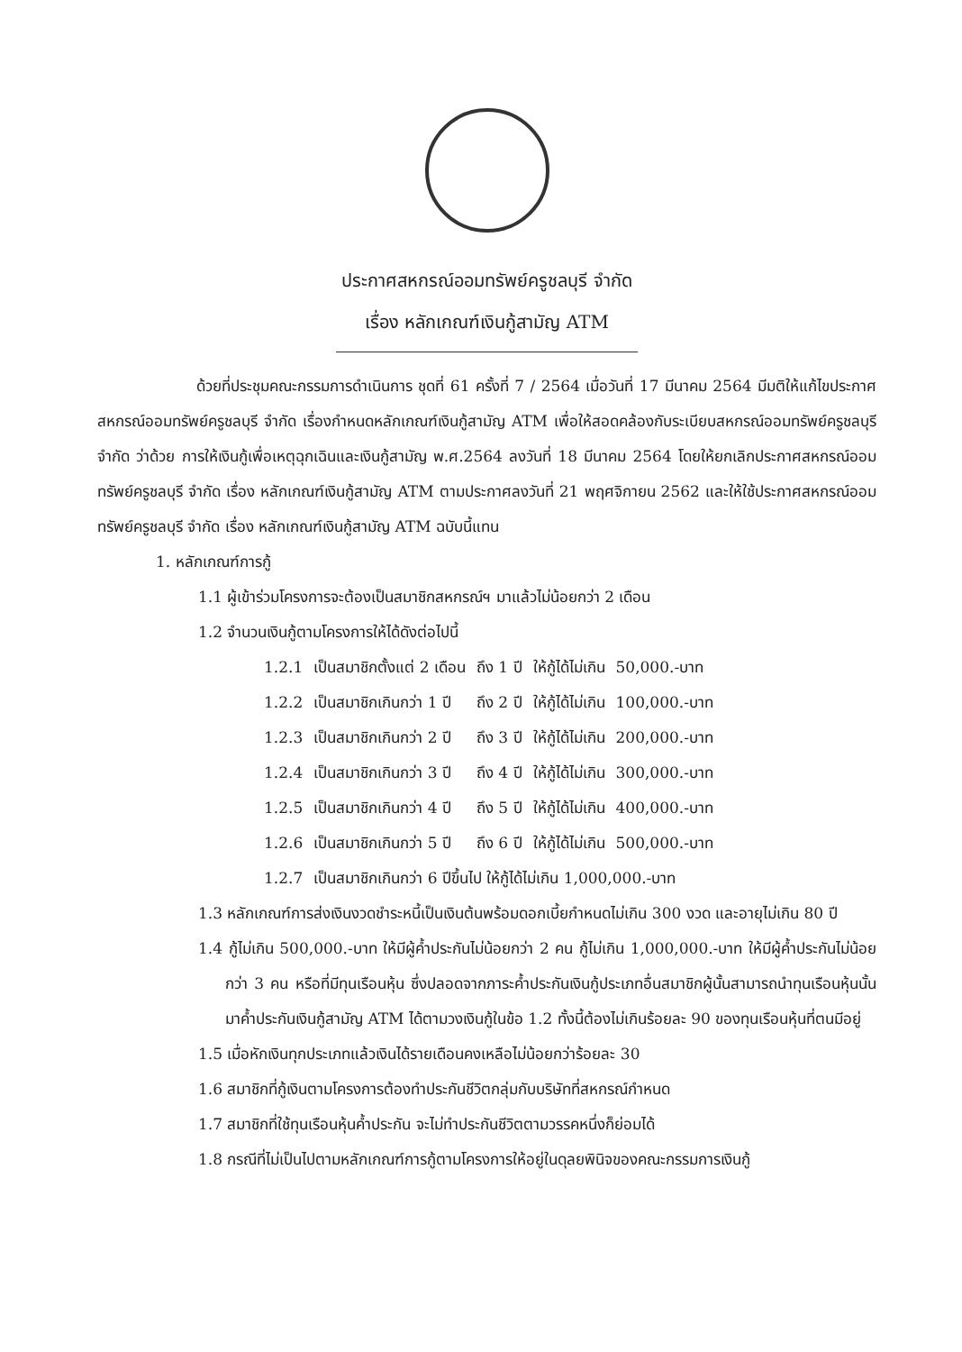ประกาศสหกรณ์ออมทรัพย์ครูชลบุรี จำกัด
เรื่อง หลักเกณฑ์เงินกู้สามัญ ATM
ด้วยที่ประชุมคณะกรรมการดำเนินการ ชุดที่ 61 ครั้งที่ 7 / 2564 เมื่อวันที่ 17 มีนาคม 2564 มีมติให้แก้ไขประกาศสหกรณ์ออมทรัพย์ครูชลบุรี จำกัด เรื่องกำหนดหลักเกณฑ์เงินกู้สามัญ ATM เพื่อให้สอดคล้องกับระเบียบสหกรณ์ออมทรัพย์ครูชลบุรี จำกัด ว่าด้วย การให้เงินกู้เพื่อเหตุฉุกเฉินและเงินกู้สามัญ พ.ศ.2564 ลงวันที่ 18 มีนาคม 2564 โดยให้ยกเลิกประกาศสหกรณ์ออมทรัพย์ครูชลบุรี จำกัด เรื่อง หลักเกณฑ์เงินกู้สามัญ ATM ตามประกาศลงวันที่ 21 พฤศจิกายน 2562 และให้ใช้ประกาศสหกรณ์ออมทรัพย์ครูชลบุรี จำกัด เรื่อง หลักเกณฑ์เงินกู้สามัญ ATM ฉบับนี้แทน
1. หลักเกณฑ์การกู้
1.1 ผู้เข้าร่วมโครงการจะต้องเป็นสมาชิกสหกรณ์ฯ มาแล้วไม่น้อยกว่า 2 เดือน
1.2 จำนวนเงินกู้ตามโครงการให้ได้ดังต่อไปนี้
| 1.2.1 | เป็นสมาชิกตั้งแต่ 2 เดือน | ถึง 1 ปี | ให้กู้ได้ไม่เกิน | 50,000.-บาท |
| 1.2.2 | เป็นสมาชิกเกินกว่า 1 ปี | ถึง 2 ปี | ให้กู้ได้ไม่เกิน | 100,000.-บาท |
| 1.2.3 | เป็นสมาชิกเกินกว่า 2 ปี | ถึง 3 ปี | ให้กู้ได้ไม่เกิน | 200,000.-บาท |
| 1.2.4 | เป็นสมาชิกเกินกว่า 3 ปี | ถึง 4 ปี | ให้กู้ได้ไม่เกิน | 300,000.-บาท |
| 1.2.5 | เป็นสมาชิกเกินกว่า 4 ปี | ถึง 5 ปี | ให้กู้ได้ไม่เกิน | 400,000.-บาท |
| 1.2.6 | เป็นสมาชิกเกินกว่า 5 ปี | ถึง 6 ปี | ให้กู้ได้ไม่เกิน | 500,000.-บาท |
| 1.2.7 | เป็นสมาชิกเกินกว่า 6 ปีขึ้นไป ให้กู้ได้ไม่เกิน 1,000,000.-บาท | | | |
1.3 หลักเกณฑ์การส่งเงินงวดชำระหนี้เป็นเงินต้นพร้อมดอกเบี้ยกำหนดไม่เกิน 300 งวด และอายุไม่เกิน 80 ปี
1.4 กู้ไม่เกิน 500,000.-บาท ให้มีผู้ค้ำประกันไม่น้อยกว่า 2 คน กู้ไม่เกิน 1,000,000.-บาท ให้มีผู้ค้ำประกันไม่น้อยกว่า 3 คน หรือที่มีทุนเรือนหุ้น ซึ่งปลอดจากภาระค้ำประกันเงินกู้ประเภทอื่นสมาชิกผู้นั้นสามารถนำทุนเรือนหุ้นนั้นมาค้ำประกันเงินกู้สามัญ ATM ได้ตามวงเงินกู้ในข้อ 1.2 ทั้งนี้ต้องไม่เกินร้อยละ 90 ของทุนเรือนหุ้นที่ตนมีอยู่
1.5 เมื่อหักเงินทุกประเภทแล้วเงินได้รายเดือนคงเหลือไม่น้อยกว่าร้อยละ 30
1.6 สมาชิกที่กู้เงินตามโครงการต้องทำประกันชีวิตกลุ่มกับบริษัทที่สหกรณ์กำหนด
1.7 สมาชิกที่ใช้ทุนเรือนหุ้นค้ำประกัน จะไม่ทำประกันชีวิตตามวรรคหนึ่งก็ย่อมได้
1.8 กรณีที่ไม่เป็นไปตามหลักเกณฑ์การกู้ตามโครงการให้อยู่ในดุลยพินิจของคณะกรรมการเงินกู้